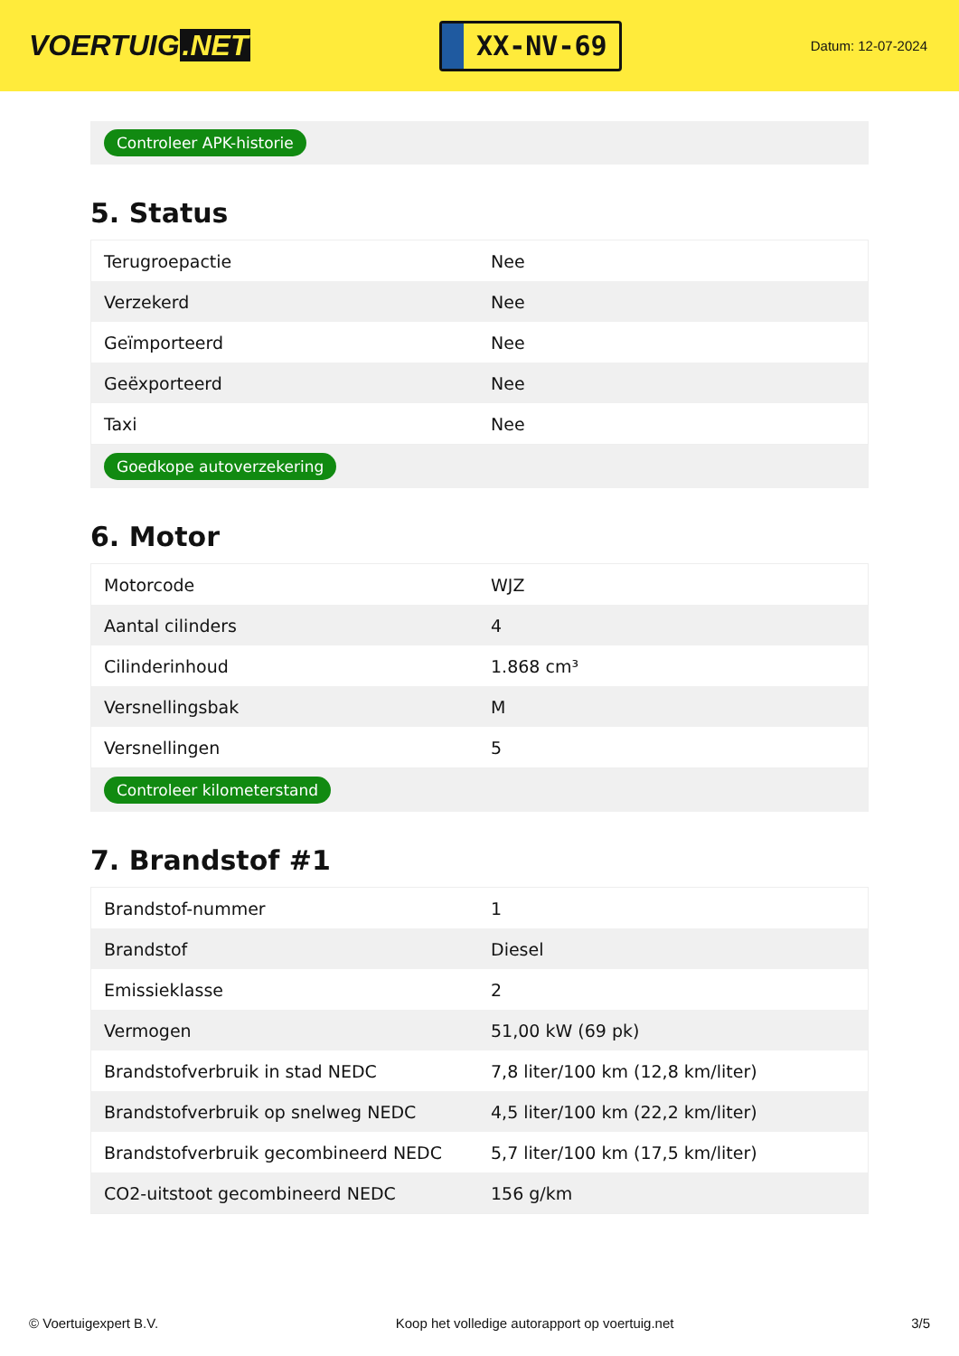VOERTUIG.NET
XX-NV-69
Datum: 12-07-2024
Controleer APK-historie
5. Status
| Terugroepactie | Nee |
| Verzekerd | Nee |
| Geïmporteerd | Nee |
| Geëxporteerd | Nee |
| Taxi | Nee |
Goedkope autoverzekering
6. Motor
| Motorcode | WJZ |
| Aantal cilinders | 4 |
| Cilinderinhoud | 1.868 cm³ |
| Versnellingsbak | M |
| Versnellingen | 5 |
Controleer kilometerstand
7. Brandstof #1
| Brandstof-nummer | 1 |
| Brandstof | Diesel |
| Emissieklasse | 2 |
| Vermogen | 51,00 kW (69 pk) |
| Brandstofverbruik in stad NEDC | 7,8 liter/100 km (12,8 km/liter) |
| Brandstofverbruik op snelweg NEDC | 4,5 liter/100 km (22,2 km/liter) |
| Brandstofverbruik gecombineerd NEDC | 5,7 liter/100 km (17,5 km/liter) |
| CO2-uitstoot gecombineerd NEDC | 156 g/km |
© Voertuigexpert B.V. Koop het volledige autorapport op voertuig.net 3/5